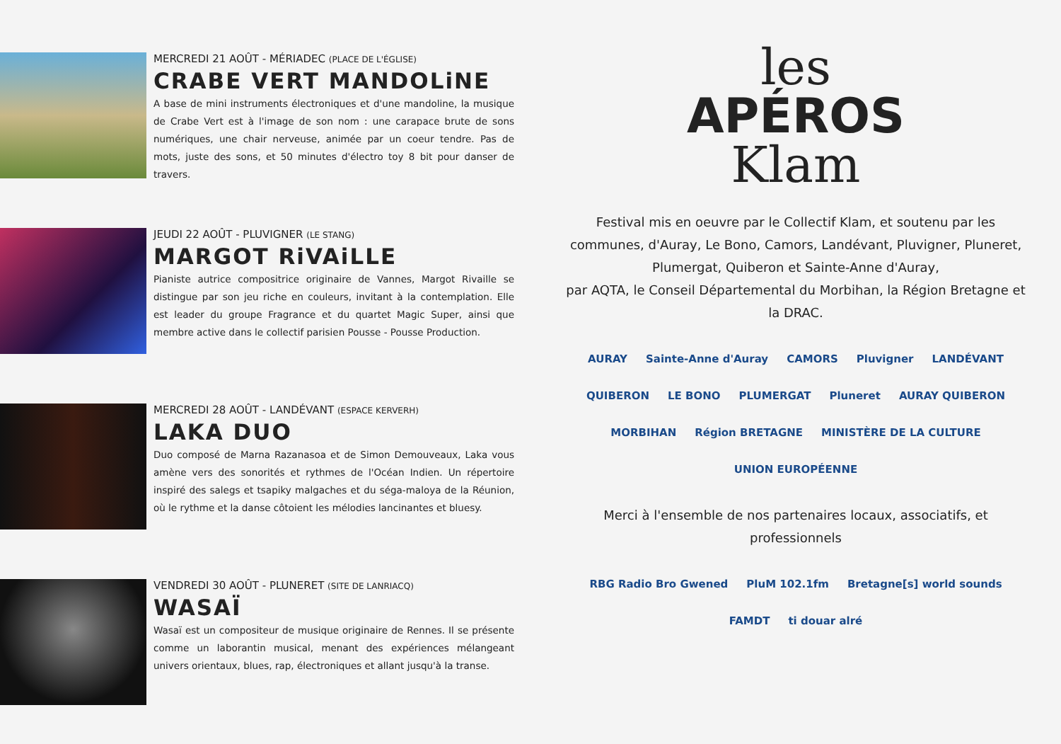MERCREDI 21 AOÛT - MÉRIADEC (PLACE DE L'ÉGLISE)
CRABE VERT MANDOLiNE
A base de mini instruments électroniques et d'une mandoline, la musique de Crabe Vert est à l'image de son nom : une carapace brute de sons numériques, une chair nerveuse, animée par un coeur tendre. Pas de mots, juste des sons, et 50 minutes d'électro toy 8 bit pour danser de travers.
JEUDI 22 AOÛT - PLUVIGNER (LE STANG)
MARGOT RiVAiLLE
Pianiste autrice compositrice originaire de Vannes, Margot Rivaille se distingue par son jeu riche en couleurs, invitant à la contemplation. Elle est leader du groupe Fragrance et du quartet Magic Super, ainsi que membre active dans le collectif parisien Pousse - Pousse Production.
MERCREDI 28 AOÛT - LANDÉVANT (ESPACE KERVERH)
LAKA DUO
Duo composé de Marna Razanasoa et de Simon Demouveaux, Laka vous amène vers des sonorités et rythmes de l'Océan Indien. Un répertoire inspiré des salegs et tsapiky malgaches et du séga-maloya de la Réunion, où le rythme et la danse côtoient les mélodies lancinantes et bluesy.
VENDREDI 30 AOÛT - PLUNERET (SITE DE LANRIACQ)
WASAÏ
Wasaï est un compositeur de musique originaire de Rennes. Il se présente comme un laborantin musical, menant des expériences mélangeant univers orientaux, blues, rap, électroniques et allant jusqu'à la transe.
les
APÉROS
Klam
Festival mis en oeuvre par le Collectif Klam, et soutenu par les communes, d'Auray, Le Bono, Camors, Landévant, Pluvigner, Pluneret, Plumergat, Quiberon et Sainte-Anne d'Auray,
par AQTA, le Conseil Départemental du Morbihan, la Région Bretagne et la DRAC.
AURAY
Sainte-Anne d'Auray
CAMORS
Pluvigner
LANDÉVANT
QUIBERON
LE BONO
PLUMERGAT
Pluneret
AURAY QUIBERON
MORBIHAN
Région BRETAGNE
MINISTÈRE DE LA CULTURE
UNION EUROPÉENNE
Merci à l'ensemble de nos partenaires locaux, associatifs, et professionnels
RBG Radio Bro Gwened
PluM 102.1fm
Bretagne[s] world sounds
FAMDT
ti douar alré